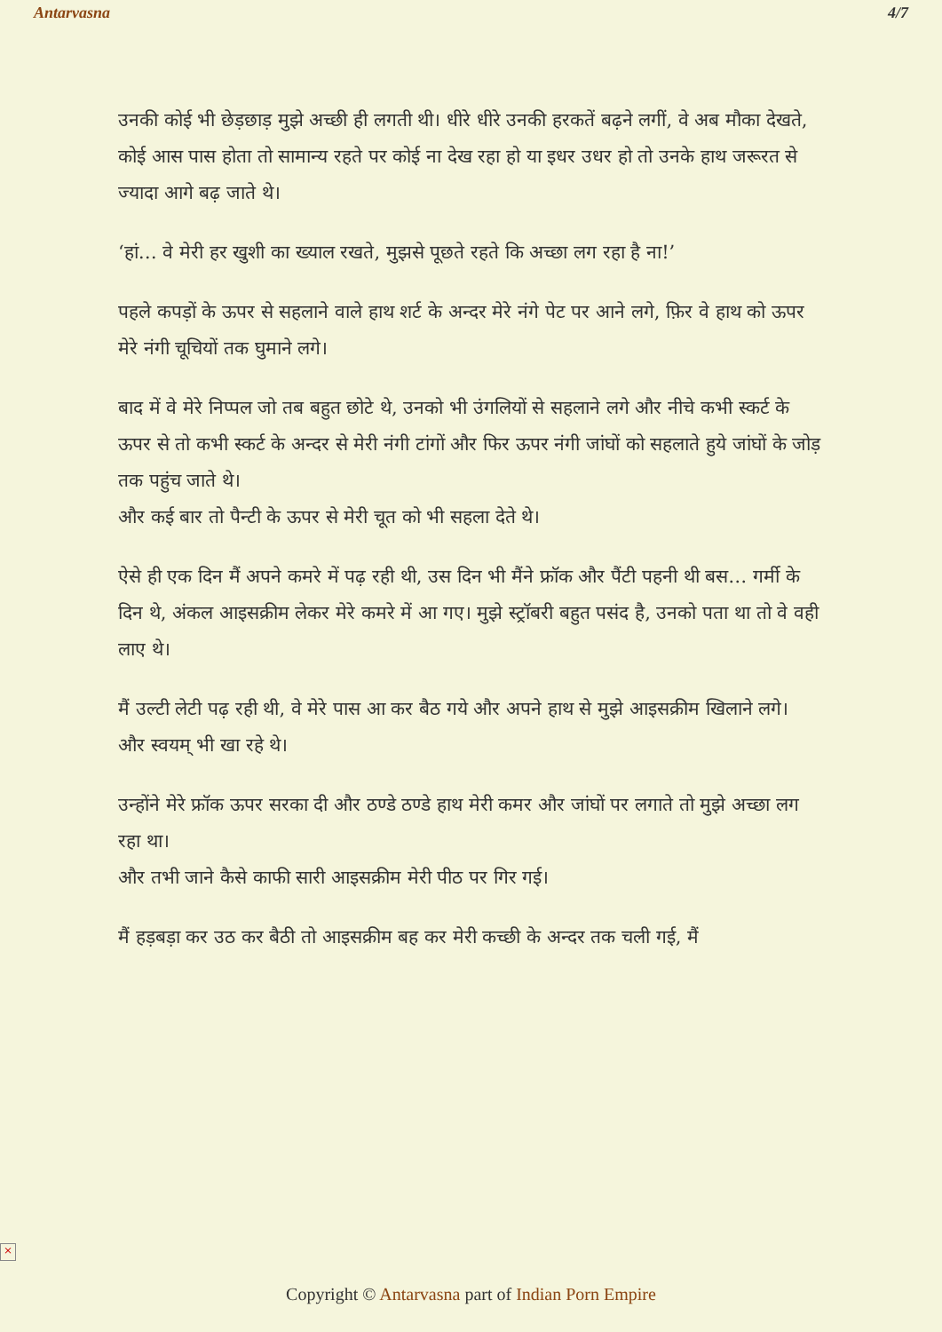Antarvasna 4/7
उनकी कोई भी छेड़छाड़ मुझे अच्छी ही लगती थी। धीरे धीरे उनकी हरकतें बढ़ने लगीं, वे अब मौका देखते, कोई आस पास होता तो सामान्य रहते पर कोई ना देख रहा हो या इधर उधर हो तो उनके हाथ जरूरत से ज्यादा आगे बढ़ जाते थे।
‘हां… वे मेरी हर खुशी का ख्याल रखते, मुझसे पूछते रहते कि अच्छा लग रहा है ना!’
पहले कपड़ों के ऊपर से सहलाने वाले हाथ शर्ट के अन्दर मेरे नंगे पेट पर आने लगे, फ़िर वे हाथ को ऊपर मेरे नंगी चूचियों तक घुमाने लगे।
बाद में वे मेरे निप्पल जो तब बहुत छोटे थे, उनको भी उंगलियों से सहलाने लगे और नीचे कभी स्कर्ट के ऊपर से तो कभी स्कर्ट के अन्दर से मेरी नंगी टांगों और फिर ऊपर नंगी जांघों को सहलाते हुये जांघों के जोड़ तक पहुंच जाते थे।
और कई बार तो पैन्टी के ऊपर से मेरी चूत को भी सहला देते थे।
ऐसे ही एक दिन मैं अपने कमरे में पढ़ रही थी, उस दिन भी मैंने फ्रॉक और पैंटी पहनी थी बस… गर्मी के दिन थे, अंकल आइसक्रीम लेकर मेरे कमरे में आ गए। मुझे स्ट्रॉबरी बहुत पसंद है, उनको पता था तो वे वही लाए थे।
मैं उल्टी लेटी पढ़ रही थी, वे मेरे पास आ कर बैठ गये और अपने हाथ से मुझे आइसक्रीम खिलाने लगे।
और स्वयम् भी खा रहे थे।
उन्होंने मेरे फ्रॉक ऊपर सरका दी और ठण्डे ठण्डे हाथ मेरी कमर और जांघों पर लगाते तो मुझे अच्छा लग रहा था।
और तभी जाने कैसे काफी सारी आइसक्रीम मेरी पीठ पर गिर गई।
मैं हड़बड़ा कर उठ कर बैठी तो आइसक्रीम बह कर मेरी कच्छी के अन्दर तक चली गई, मैं
×
Copyright © Antarvasna part of Indian Porn Empire